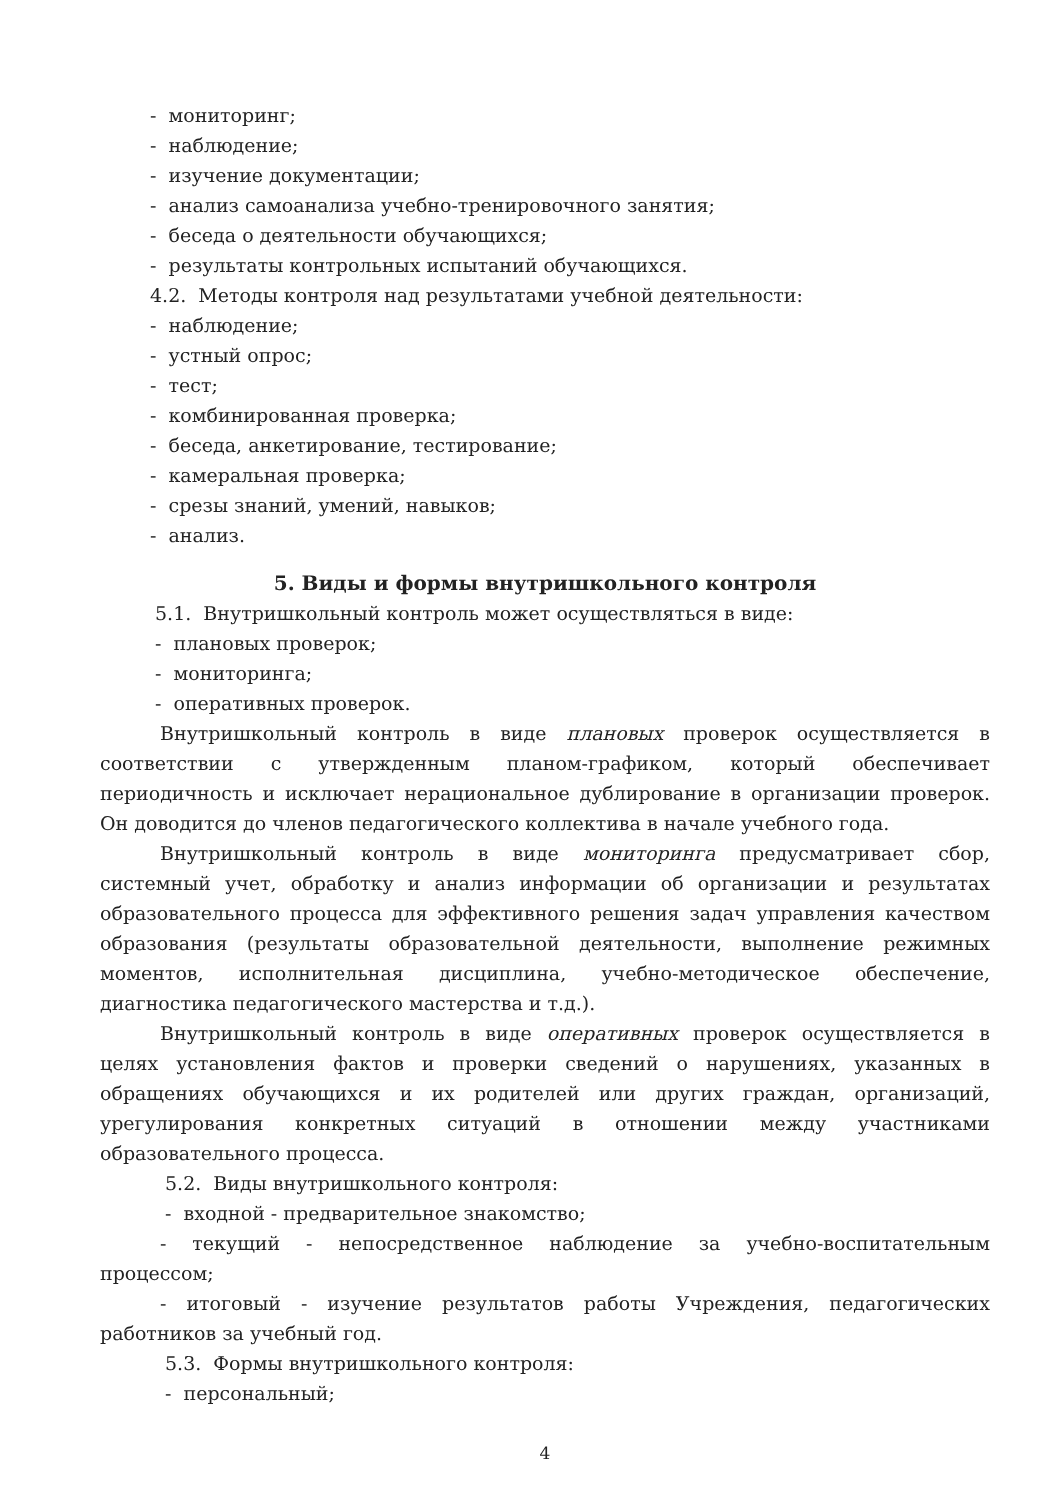- мониторинг;
- наблюдение;
- изучение документации;
- анализ самоанализа учебно-тренировочного занятия;
- беседа о деятельности обучающихся;
- результаты контрольных испытаний обучающихся.
4.2. Методы контроля над результатами учебной деятельности:
- наблюдение;
- устный опрос;
- тест;
- комбинированная проверка;
- беседа, анкетирование, тестирование;
- камеральная проверка;
- срезы знаний, умений, навыков;
- анализ.
5. Виды и формы внутришкольного контроля
5.1. Внутришкольный контроль может осуществляться в виде:
- плановых проверок;
- мониторинга;
- оперативных проверок.
Внутришкольный контроль в виде плановых проверок осуществляется в соответствии с утвержденным планом-графиком, который обеспечивает периодичность и исключает нерациональное дублирование в организации проверок. Он доводится до членов педагогического коллектива в начале учебного года.
Внутришкольный контроль в виде мониторинга предусматривает сбор, системный учет, обработку и анализ информации об организации и результатах образовательного процесса для эффективного решения задач управления качеством образования (результаты образовательной деятельности, выполнение режимных моментов, исполнительная дисциплина, учебно-методическое обеспечение, диагностика педагогического мастерства и т.д.).
Внутришкольный контроль в виде оперативных проверок осуществляется в целях установления фактов и проверки сведений о нарушениях, указанных в обращениях обучающихся и их родителей или других граждан, организаций, урегулирования конкретных ситуаций в отношении между участниками образовательного процесса.
5.2. Виды внутришкольного контроля:
- входной - предварительное знакомство;
- текущий - непосредственное наблюдение за учебно-воспитательным процессом;
- итоговый - изучение результатов работы Учреждения, педагогических работников за учебный год.
5.3. Формы внутришкольного контроля:
- персональный;
4